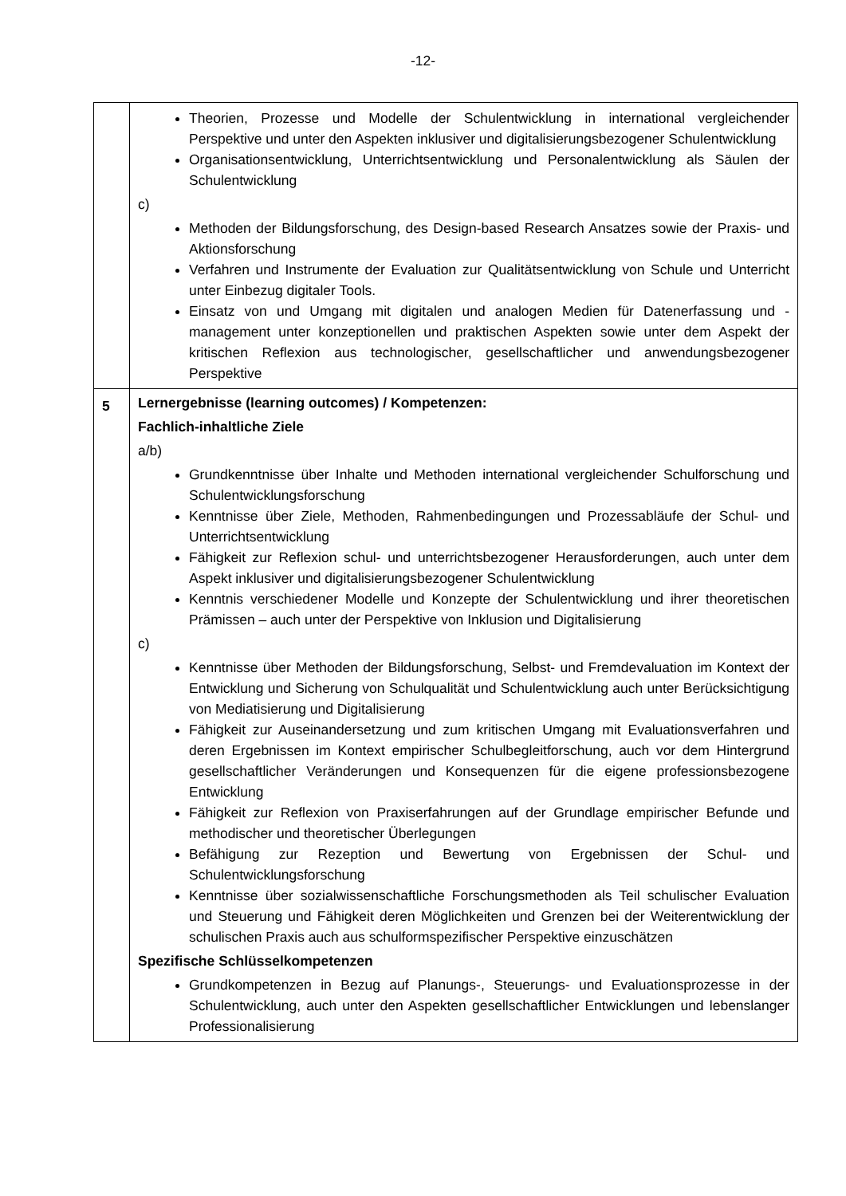-12-
| | Theorien, Prozesse und Modelle der Schulentwicklung in international vergleichender Perspektive und unter den Aspekten inklusiver und digitalisierungsbezogener Schulentwicklung Organisationsentwicklung, Unterrichtsentwicklung und Personalentwicklung als Säulen der Schulentwicklung c) Methoden der Bildungsforschung, des Design-based Research Ansatzes sowie der Praxis- und Aktionsforschung Verfahren und Instrumente der Evaluation zur Qualitätsentwicklung von Schule und Unterricht unter Einbezug digitaler Tools. Einsatz von und Umgang mit digitalen und analogen Medien für Datenerfassung und -management unter konzeptionellen und praktischen Aspekten sowie unter dem Aspekt der kritischen Reflexion aus technologischer, gesellschaftlicher und anwendungsbezogener Perspektive |
| 5 | Lernergebnisse (learning outcomes) / Kompetenzen: Fachlich-inhaltliche Ziele a/b) Grundkenntnisse über Inhalte und Methoden international vergleichender Schulforschung und Schulentwicklungsforschung Kenntnisse über Ziele, Methoden, Rahmenbedingungen und Prozessabläufe der Schul- und Unterrichtsentwicklung Fähigkeit zur Reflexion schul- und unterrichtsbezogener Herausforderungen, auch unter dem Aspekt inklusiver und digitalisierungsbezogener Schulentwicklung Kenntnis verschiedener Modelle und Konzepte der Schulentwicklung und ihrer theoretischen Prämissen – auch unter der Perspektive von Inklusion und Digitalisierung c) Kenntnisse über Methoden der Bildungsforschung, Selbst- und Fremdevaluation im Kontext der Entwicklung und Sicherung von Schulqualität und Schulentwicklung auch unter Berücksichtigung von Mediatisierung und Digitalisierung Fähigkeit zur Auseinandersetzung und zum kritischen Umgang mit Evaluationsverfahren und deren Ergebnissen im Kontext empirischer Schulbegleitforschung, auch vor dem Hintergrund gesellschaftlicher Veränderungen und Konsequenzen für die eigene professionsbezogene Entwicklung Fähigkeit zur Reflexion von Praxiserfahrungen auf der Grundlage empirischer Befunde und methodischer und theoretischer Überlegungen Befähigung zur Rezeption und Bewertung von Ergebnissen der Schul- und Schulentwicklungsforschung Kenntnisse über sozialwissenschaftliche Forschungsmethoden als Teil schulischer Evaluation und Steuerung und Fähigkeit deren Möglichkeiten und Grenzen bei der Weiterentwicklung der schulischen Praxis auch aus schulformspezifischer Perspektive einzuschätzen Spezifische Schlüsselkompetenzen Grundkompetenzen in Bezug auf Planungs-, Steuerungs- und Evaluationsprozesse in der Schulentwicklung, auch unter den Aspekten gesellschaftlicher Entwicklungen und lebenslanger Professionalisierung |